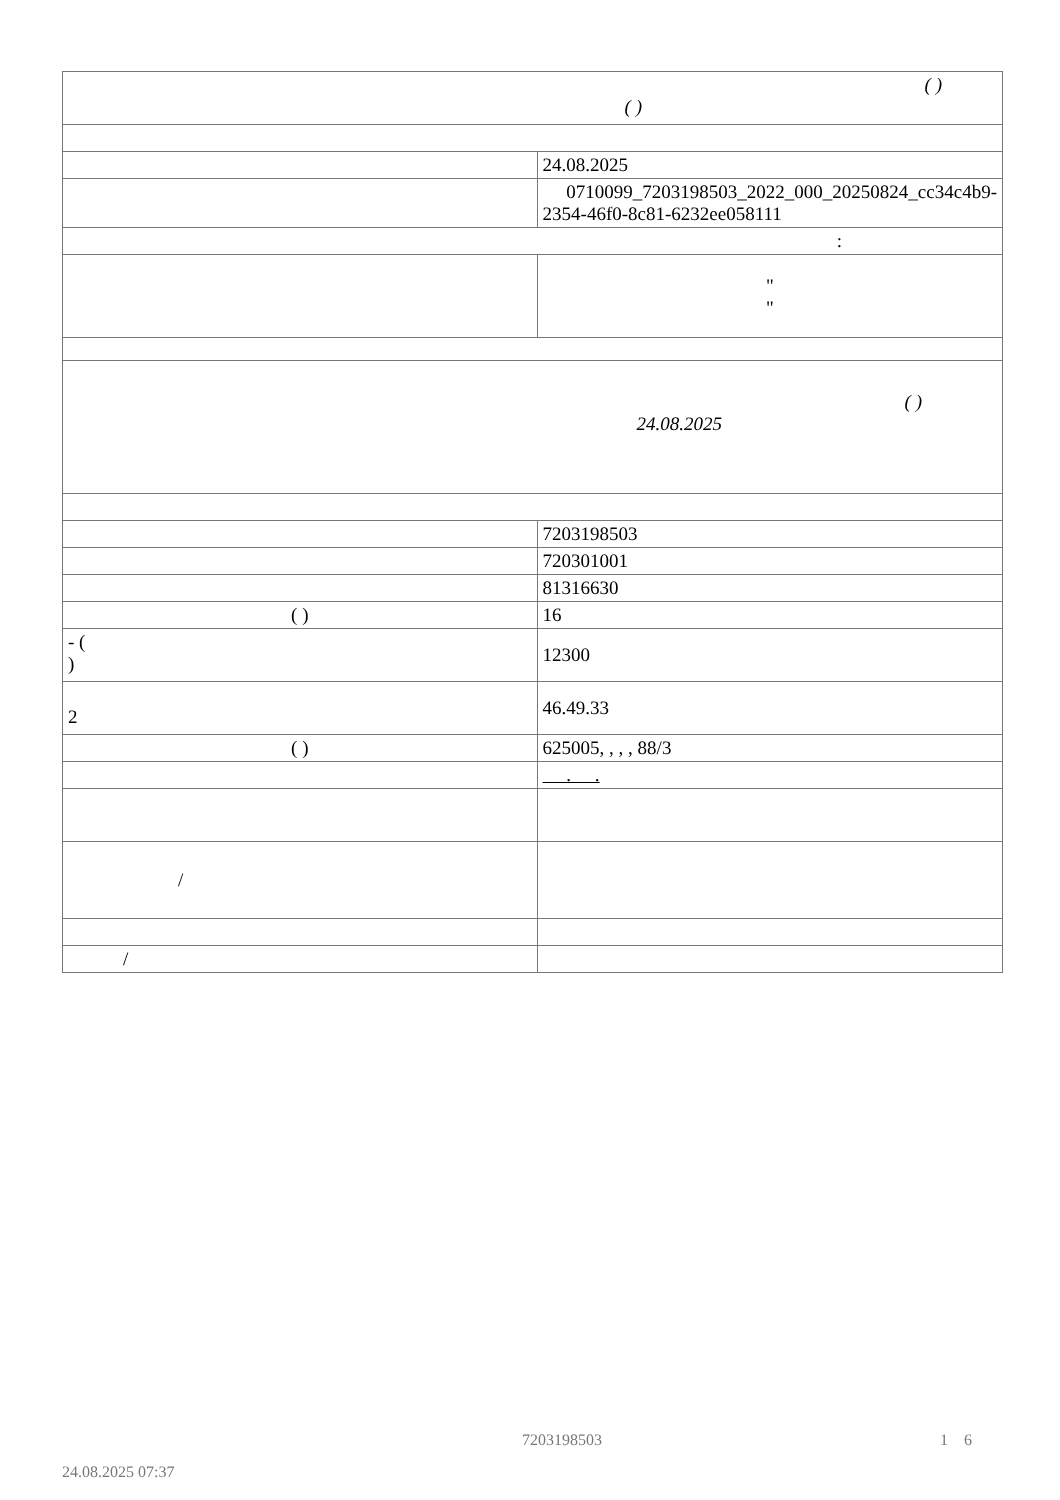| ( ) ( ) | |
| | 24.08.2025 |
| | 0710099_7203198503_2022_000_20250824_cc34c4b9-2354-46f0-8c81-6232ee058111 |
| : | |
| | " " |
| ( ) 24.08.2025 | |
| | 7203198503 |
| | 720301001 |
| | 81316630 |
| ( ) | 16 |
| - ( ) | 12300 |
| 2 | 46.49.33 |
| ( ) | 625005, , , , 88/3 |
| | . . |
| / | |
| / | |
7203198503 1 6
24.08.2025 07:37